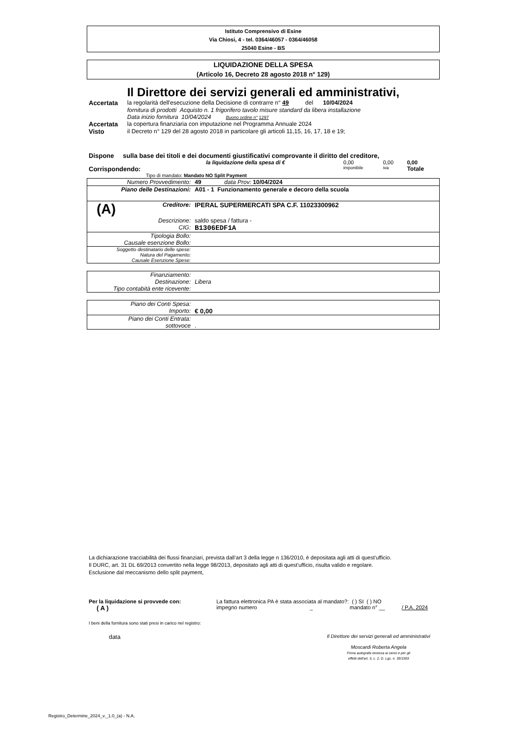Istituto Comprensivo di Esine
Via Chiosi, 4 - tel. 0364/46057 - 0364/46058
25040 Esine - BS
LIQUIDAZIONE DELLA SPESA
(Articolo 16, Decreto 28 agosto 2018 n° 129)
Il Direttore dei servizi generali ed amministrativi,
| Accertata | la regolarità dell'esecuzione della Decisione di contrarre n° 49 del 10/04/2024 |
| | fornitura di prodotti Acquisto n. 1 frigorifero tavolo misure standard da libera installazione |
| | Data inizio fornitura 10/04/2024 Buono ordine n° 1297 |
| Accertata | la copertura finanziaria con imputazione nel Programma Annuale 2024 |
| Visto | il Decreto n° 129 del 28 agosto 2018 in particolare gli articoli 11,15, 16, 17, 18 e 19; |
Dispone sulla base dei titoli e dei documenti giustificativi comprovante il diritto del creditore,
| | la liquidazione della spesa di € | 0,00 | 0,00 | 0,00 |
| Corrispondendo: | | imponibile | iva | Totale |
Tipo di mandato: Mandato NO Split Payment
| Numero Provvedimento: | 49 data Prov: 10/04/2024 |
| Piano delle Destinazioni: | A01 - 1 Funzionamento generale e decoro della scuola |
| (A) Creditore: | IPERAL SUPERMERCATI SPA C.F. 11023300962 |
| Descrizione: | saldo spesa / fattura - |
| CIG: | B1306EDF1A |
| Tipologia Bollo: | |
| Causale esenzione Bollo: | |
| Soggetto destinatario delle spese: | |
| Natura del Pagamento: | |
| Causale Esenzione Spese: | |
| Finanziamento: | |
| Destinazione: | Libera |
| Tipo contabità ente ricevente: | |
| Piano dei Conti Spesa: | |
| Importo: | € 0,00 |
| Piano dei Conti Entrata: | |
| sottovoce | . |
La dichiarazione tracciabilità dei flussi finanziari, prevista dall’art 3 della legge n 136/2010, è depositata agli atti di quest'ufficio.
Il DURC, art. 31 DL 69/2013 convertito nella legge 98/2013, depositato agli atti di quest'ufficio, risulta valido e regolare.
Esclusione dal meccanismo dello split payment,
| Per la liquidazione si provvede con: | La fattura elettronica PA è stata associata al mandato?: ( ) SI ( ) NO | | |
| ( A ) | impegno numero _ | mandato n° __ | / P.A. 2024 |
I beni della fornitura sono stati presi in carico nel registro:
| data | Il Direttore dei servizi generali ed amministrativi Moscardi Roberta Angela Firma autografa omessa ai sensi e per gli effetti dell'art. 3, c. 2, D. Lgs. n. 39/1993 |
Registro_Determine_2024_v._1.0_(a) - N.A.